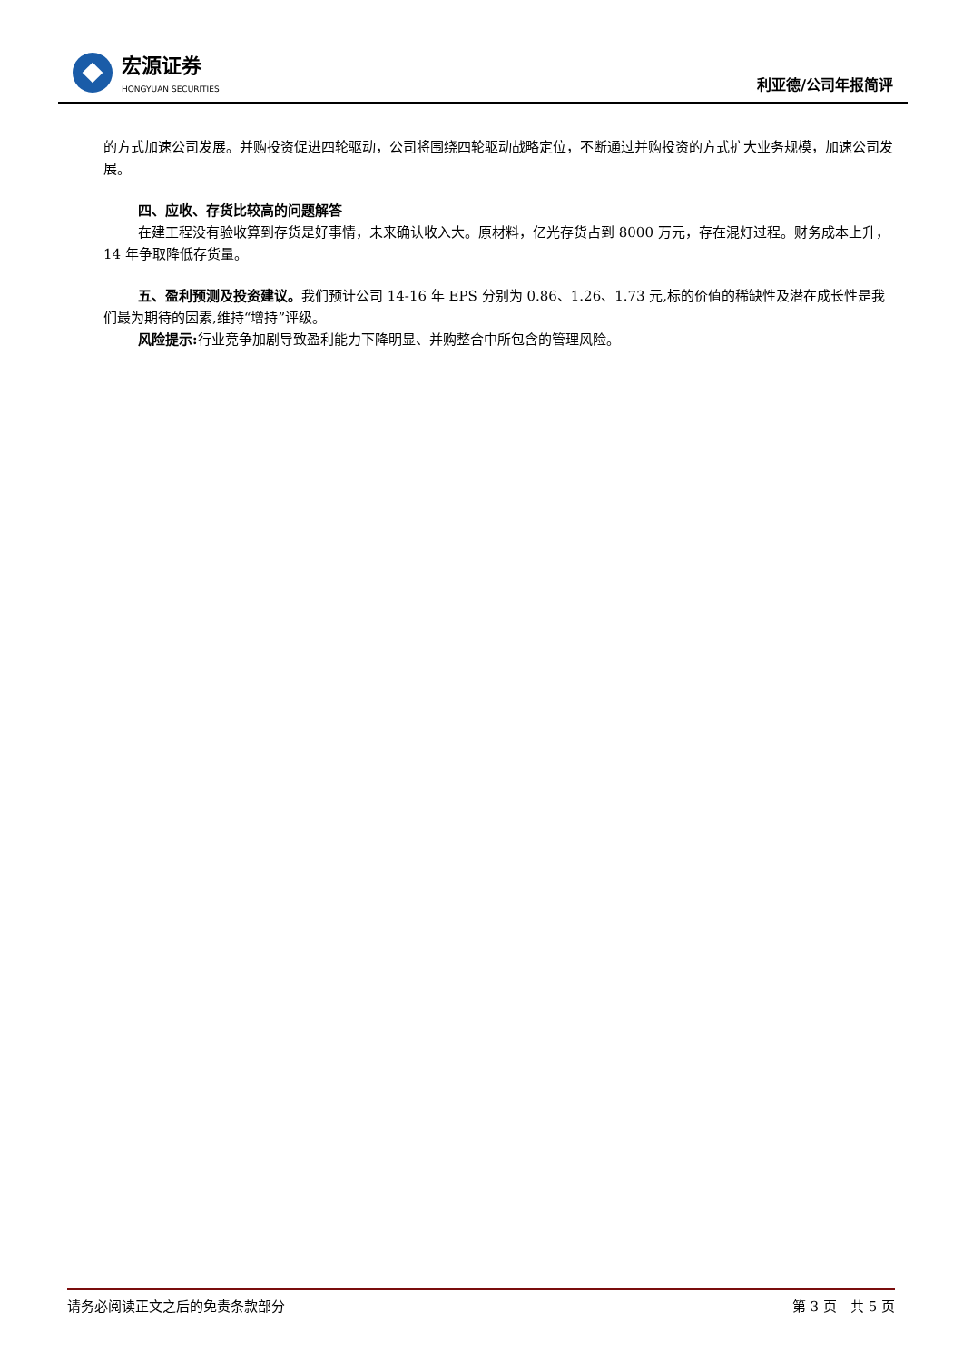宏源证券
HONGYUAN SECURITIES
利亚德/公司年报简评
的方式加速公司发展。并购投资促进四轮驱动，公司将围绕四轮驱动战略定位，不断通过并购投资的方式扩大业务规模，加速公司发展。
四、应收、存货比较高的问题解答
在建工程没有验收算到存货是好事情，未来确认收入大。原材料，亿光存货占到 8000 万元，存在混灯过程。财务成本上升，14 年争取降低存货量。
五、盈利预测及投资建议。我们预计公司 14-16 年 EPS 分别为 0.86、1.26、1.73 元,标的价值的稀缺性及潜在成长性是我们最为期待的因素,维持“增持”评级。
风险提示: 行业竞争加剧导致盈利能力下降明显、并购整合中所包含的管理风险。
请务必阅读正文之后的免责条款部分 第 3 页　共 5 页